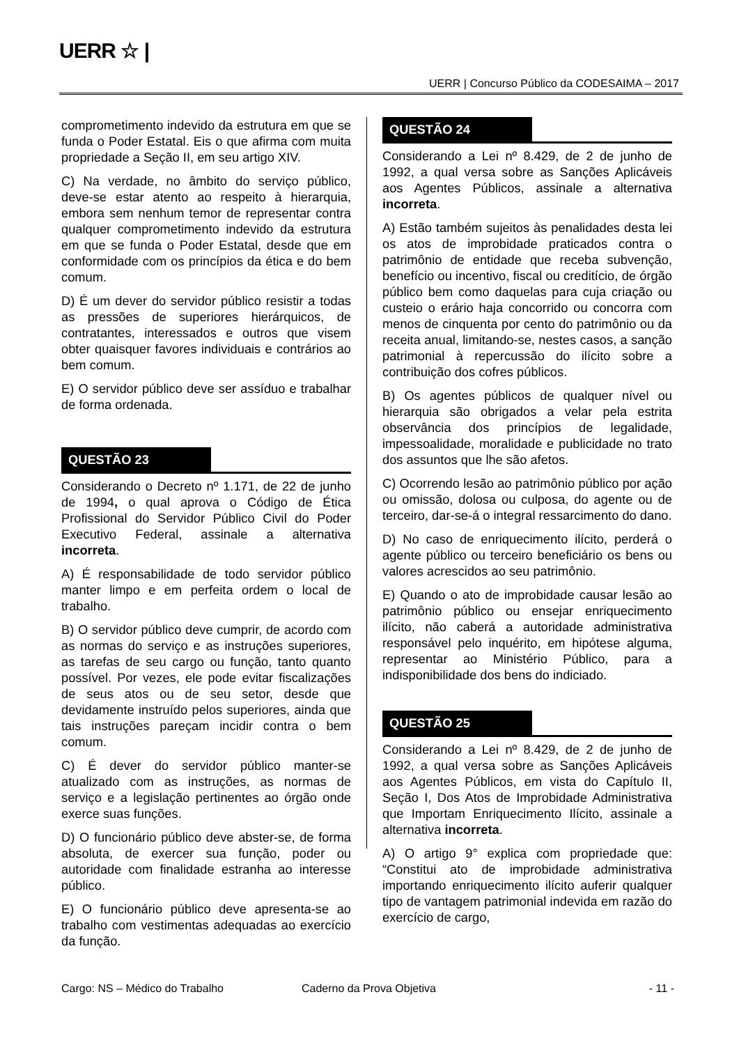UERR ☆ |
UERR | Concurso Público da CODESAIMA – 2017
comprometimento indevido da estrutura em que se funda o Poder Estatal. Eis o que afirma com muita propriedade a Seção II, em seu artigo XIV.
C) Na verdade, no âmbito do serviço público, deve-se estar atento ao respeito à hierarquia, embora sem nenhum temor de representar contra qualquer comprometimento indevido da estrutura em que se funda o Poder Estatal, desde que em conformidade com os princípios da ética e do bem comum.
D) É um dever do servidor público resistir a todas as pressões de superiores hierárquicos, de contratantes, interessados e outros que visem obter quaisquer favores individuais e contrários ao bem comum.
E) O servidor público deve ser assíduo e trabalhar de forma ordenada.
QUESTÃO 23
Considerando o Decreto nº 1.171, de 22 de junho de 1994, o qual aprova o Código de Ética Profissional do Servidor Público Civil do Poder Executivo Federal, assinale a alternativa incorreta.
A) É responsabilidade de todo servidor público manter limpo e em perfeita ordem o local de trabalho.
B) O servidor público deve cumprir, de acordo com as normas do serviço e as instruções superiores, as tarefas de seu cargo ou função, tanto quanto possível. Por vezes, ele pode evitar fiscalizações de seus atos ou de seu setor, desde que devidamente instruído pelos superiores, ainda que tais instruções pareçam incidir contra o bem comum.
C) É dever do servidor público manter-se atualizado com as instruções, as normas de serviço e a legislação pertinentes ao órgão onde exerce suas funções.
D) O funcionário público deve abster-se, de forma absoluta, de exercer sua função, poder ou autoridade com finalidade estranha ao interesse público.
E) O funcionário público deve apresenta-se ao trabalho com vestimentas adequadas ao exercício da função.
QUESTÃO 24
Considerando a Lei nº 8.429, de 2 de junho de 1992, a qual versa sobre as Sanções Aplicáveis aos Agentes Públicos, assinale a alternativa incorreta.
A) Estão também sujeitos às penalidades desta lei os atos de improbidade praticados contra o patrimônio de entidade que receba subvenção, benefício ou incentivo, fiscal ou creditício, de órgão público bem como daquelas para cuja criação ou custeio o erário haja concorrido ou concorra com menos de cinquenta por cento do patrimônio ou da receita anual, limitando-se, nestes casos, a sanção patrimonial à repercussão do ilícito sobre a contribuição dos cofres públicos.
B) Os agentes públicos de qualquer nível ou hierarquia são obrigados a velar pela estrita observância dos princípios de legalidade, impessoalidade, moralidade e publicidade no trato dos assuntos que lhe são afetos.
C) Ocorrendo lesão ao patrimônio público por ação ou omissão, dolosa ou culposa, do agente ou de terceiro, dar-se-á o integral ressarcimento do dano.
D) No caso de enriquecimento ilícito, perderá o agente público ou terceiro beneficiário os bens ou valores acrescidos ao seu patrimônio.
E) Quando o ato de improbidade causar lesão ao patrimônio público ou ensejar enriquecimento ilícito, não caberá a autoridade administrativa responsável pelo inquérito, em hipótese alguma, representar ao Ministério Público, para a indisponibilidade dos bens do indiciado.
QUESTÃO 25
Considerando a Lei nº 8.429, de 2 de junho de 1992, a qual versa sobre as Sanções Aplicáveis aos Agentes Públicos, em vista do Capítulo II, Seção I, Dos Atos de Improbidade Administrativa que Importam Enriquecimento Ilícito, assinale a alternativa incorreta.
A) O artigo 9° explica com propriedade que: “Constitui ato de improbidade administrativa importando enriquecimento ilícito auferir qualquer tipo de vantagem patrimonial indevida em razão do exercício de cargo,
Cargo: NS – Médico do Trabalho Caderno da Prova Objetiva - 11 -